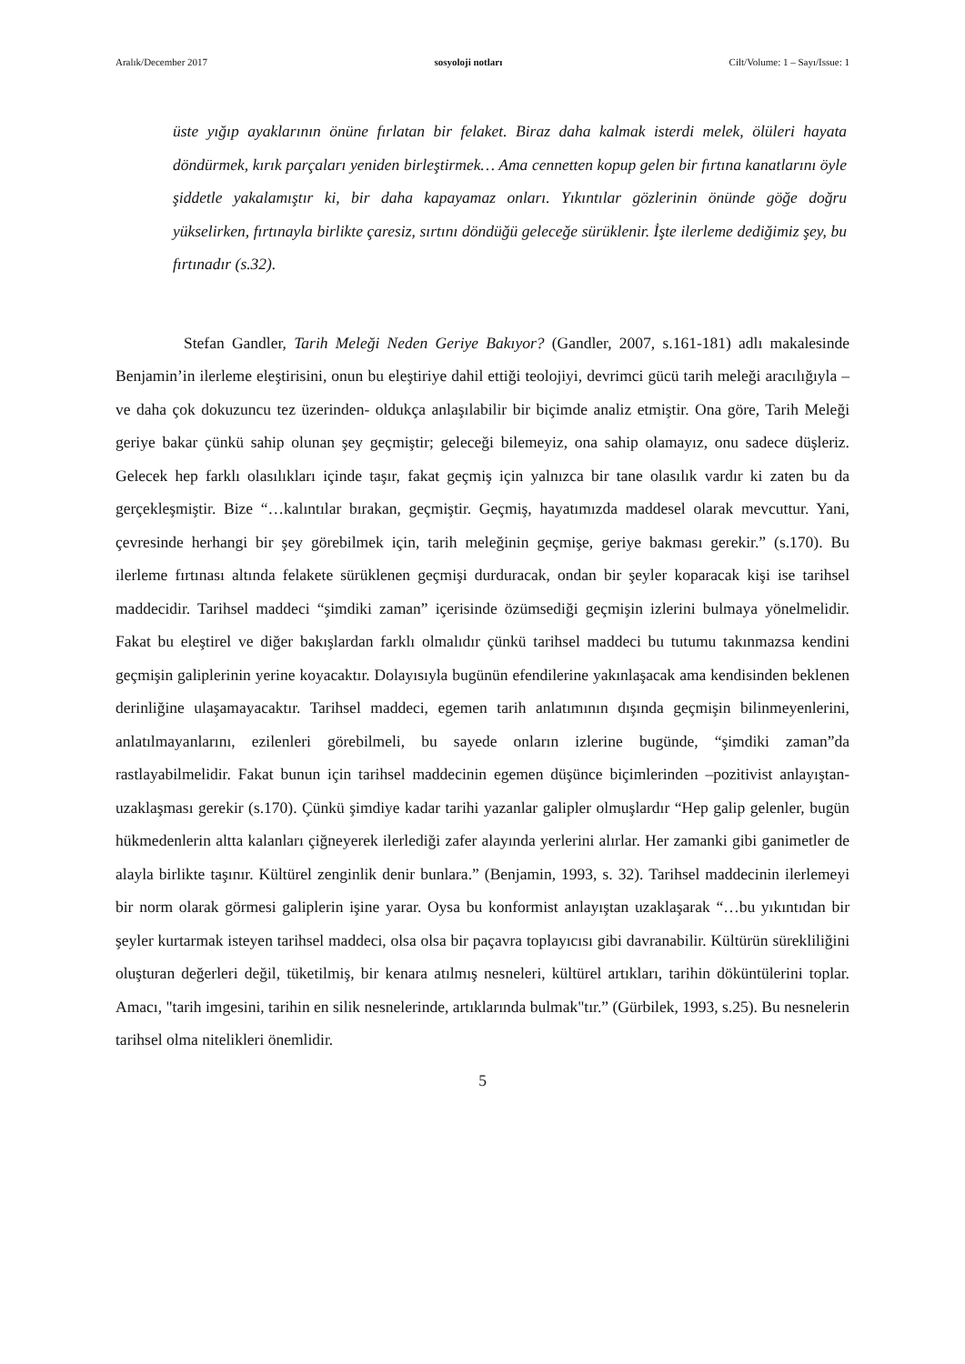Aralık/December 2017 sosyoloji notları Cilt/Volume: 1 – Sayı/Issue: 1
üste yığıp ayaklarının önüne fırlatan bir felaket. Biraz daha kalmak isterdi melek, ölüleri hayata döndürmek, kırık parçaları yeniden birleştirmek… Ama cennetten kopup gelen bir fırtına kanatlarını öyle şiddetle yakalamıştır ki, bir daha kapayamaz onları. Yıkıntılar gözlerinin önünde göğe doğru yükselirken, fırtınayla birlikte çaresiz, sırtını döndüğü geleceğe sürüklenir. İşte ilerleme dediğimiz şey, bu fırtınadır (s.32).
Stefan Gandler, Tarih Meleği Neden Geriye Bakıyor? (Gandler, 2007, s.161-181) adlı makalesinde Benjamin’in ilerleme eleştirisini, onun bu eleştiriye dahil ettiği teolojiyi, devrimci gücü tarih meleği aracılığıyla –ve daha çok dokuzuncu tez üzerinden- oldukça anlaşılabilir bir biçimde analiz etmiştir. Ona göre, Tarih Meleği geriye bakar çünkü sahip olunan şey geçmiştir; geleceği bilemeyiz, ona sahip olamayız, onu sadece düşleriz. Gelecek hep farklı olasılıkları içinde taşır, fakat geçmiş için yalnızca bir tane olasılık vardır ki zaten bu da gerçekleşmiştir. Bize “…kalıntılar bırakan, geçmiştir. Geçmiş, hayatımızda maddesel olarak mevcuttur. Yani, çevresinde herhangi bir şey görebilmek için, tarih meleğinin geçmişe, geriye bakması gerekir.” (s.170). Bu ilerleme fırtınası altında felakete sürüklenen geçmişi durduracak, ondan bir şeyler koparacak kişi ise tarihsel maddecidir. Tarihsel maddeci “şimdiki zaman” içerisinde özümsediği geçmişin izlerini bulmaya yönelmelidir. Fakat bu eleştirel ve diğer bakışlardan farklı olmalıdır çünkü tarihsel maddeci bu tutumu takınmazsa kendini geçmişin galiplerinin yerine koyacaktır. Dolayısıyla bugünün efendilerine yakınlaşacak ama kendisinden beklenen derinliğine ulaşamayacaktır. Tarihsel maddeci, egemen tarih anlatımının dışında geçmişin bilinmeyenlerini, anlatılmayanlarını, ezilenleri görebilmeli, bu sayede onların izlerine bugünde, “şimdiki zaman”da rastlayabilmelidir. Fakat bunun için tarihsel maddecinin egemen düşünce biçimlerinden –pozitivist anlayıştan- uzaklaşması gerekir (s.170). Çünkü şimdiye kadar tarihi yazanlar galipler olmuşlardır “Hep galip gelenler, bugün hükmedenlerin altta kalanları çiğneyerek ilerlediği zafer alayında yerlerini alırlar. Her zamanki gibi ganimetler de alayla birlikte taşınır. Kültürel zenginlik denir bunlara.” (Benjamin, 1993, s. 32). Tarihsel maddecinin ilerlemeyi bir norm olarak görmesi galiplerin işine yarar. Oysa bu konformist anlayıştan uzaklaşarak “…bu yıkıntıdan bir şeyler kurtarmak isteyen tarihsel maddeci, olsa olsa bir paçavra toplayıcısı gibi davranabilir. Kültürün sürekliliğini oluşturan değerleri değil, tüketilmiş, bir kenara atılmış nesneleri, kültürel artıkları, tarihin döküntülerini toplar. Amacı, "tarih imgesini, tarihin en silik nesnelerinde, artıklarında bulmak"tır.” (Gürbilek, 1993, s.25). Bu nesnelerin tarihsel olma nitelikleri önemlidir.
5